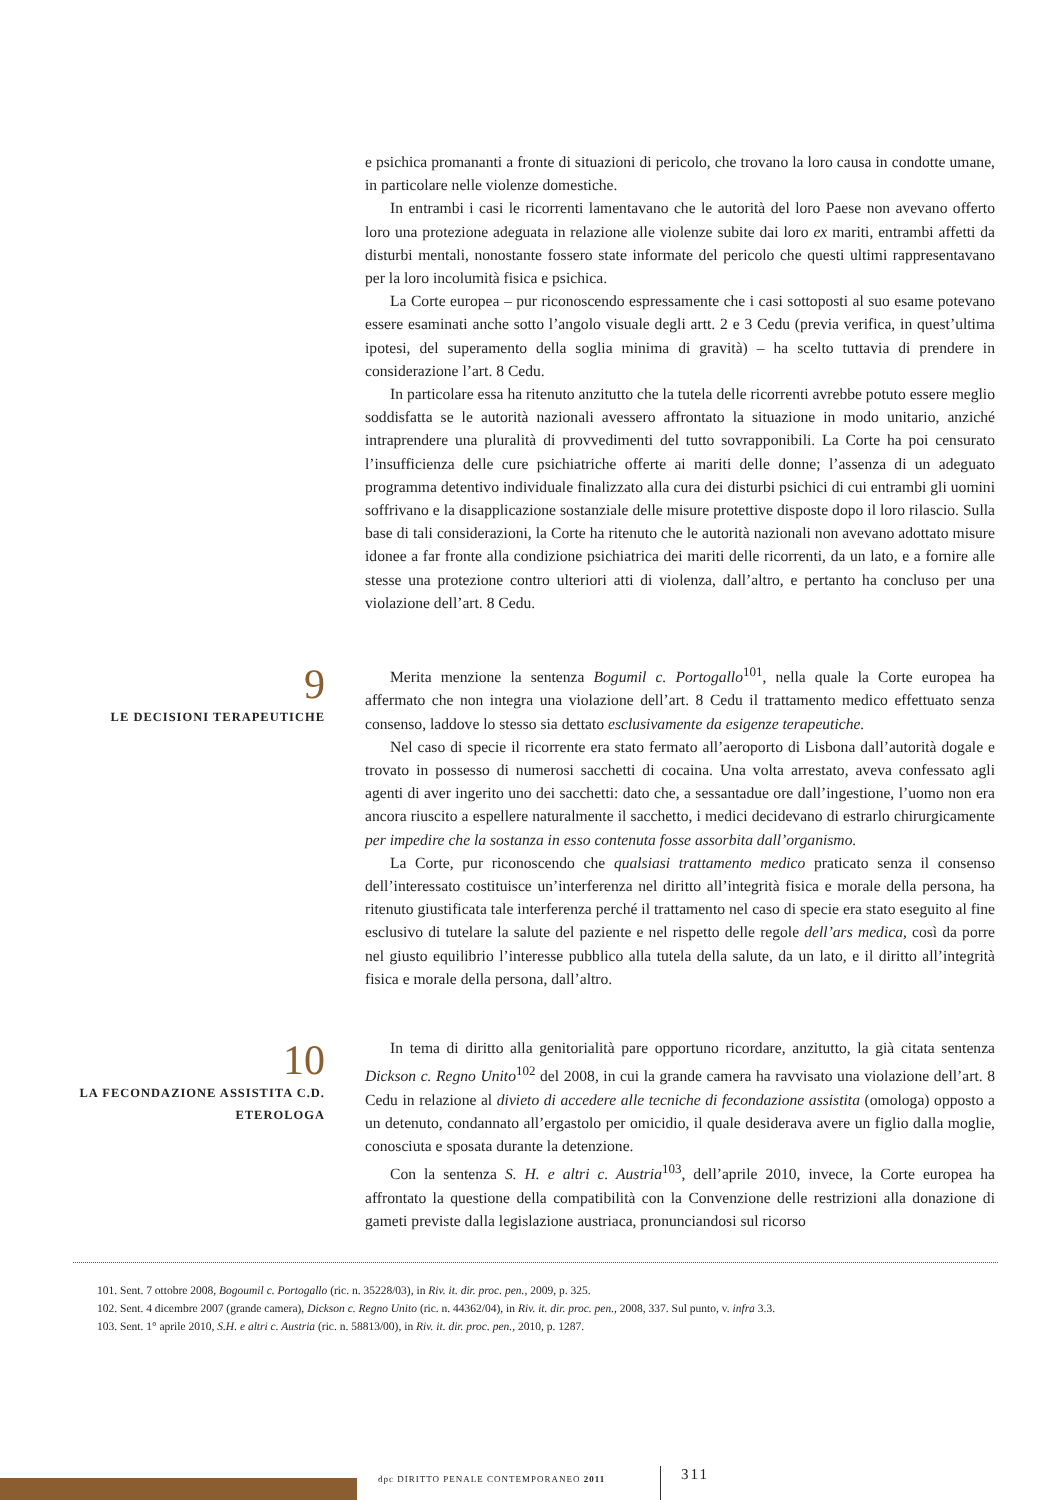e psichica promananti a fronte di situazioni di pericolo, che trovano la loro causa in condotte umane, in particolare nelle violenze domestiche.
In entrambi i casi le ricorrenti lamentavano che le autorità del loro Paese non avevano offerto loro una protezione adeguata in relazione alle violenze subite dai loro ex mariti, entrambi affetti da disturbi mentali, nonostante fossero state informate del pericolo che questi ultimi rappresentavano per la loro incolumità fisica e psichica.
La Corte europea – pur riconoscendo espressamente che i casi sottoposti al suo esame potevano essere esaminati anche sotto l’angolo visuale degli artt. 2 e 3 Cedu (previa verifica, in quest’ultima ipotesi, del superamento della soglia minima di gravità) – ha scelto tuttavia di prendere in considerazione l’art. 8 Cedu.
In particolare essa ha ritenuto anzitutto che la tutela delle ricorrenti avrebbe potuto essere meglio soddisfatta se le autorità nazionali avessero affrontato la situazione in modo unitario, anziché intraprendere una pluralità di provvedimenti del tutto sovrapponibili. La Corte ha poi censurato l’insufficienza delle cure psichiatriche offerte ai mariti delle donne; l’assenza di un adeguato programma detentivo individuale finalizzato alla cura dei disturbi psichici di cui entrambi gli uomini soffrivano e la disapplicazione sostanziale delle misure protettive disposte dopo il loro rilascio. Sulla base di tali considerazioni, la Corte ha ritenuto che le autorità nazionali non avevano adottato misure idonee a far fronte alla condizione psichiatrica dei mariti delle ricorrenti, da un lato, e a fornire alle stesse una protezione contro ulteriori atti di violenza, dall’altro, e pertanto ha concluso per una violazione dell’art. 8 Cedu.
9
LE DECISIONI TERAPEUTICHE
Merita menzione la sentenza Bogumil c. Portogallo<sup>101</sup>, nella quale la Corte europea ha affermato che non integra una violazione dell’art. 8 Cedu il trattamento medico effettuato senza consenso, laddove lo stesso sia dettato esclusivamente da esigenze terapeutiche.
Nel caso di specie il ricorrente era stato fermato all’aeroporto di Lisbona dall’autorità dogale e trovato in possesso di numerosi sacchetti di cocaina. Una volta arrestato, aveva confessato agli agenti di aver ingerito uno dei sacchetti: dato che, a sessantadue ore dall’ingestione, l’uomo non era ancora riuscito a espellere naturalmente il sacchetto, i medici decidevano di estrarlo chirurgicamente per impedire che la sostanza in esso contenuta fosse assorbita dall’organismo.
La Corte, pur riconoscendo che qualsiasi trattamento medico praticato senza il consenso dell’interessato costituisce un’interferenza nel diritto all’integrità fisica e morale della persona, ha ritenuto giustificata tale interferenza perché il trattamento nel caso di specie era stato eseguito al fine esclusivo di tutelare la salute del paziente e nel rispetto delle regole dell’ars medica, così da porre nel giusto equilibrio l’interesse pubblico alla tutela della salute, da un lato, e il diritto all’integrità fisica e morale della persona, dall’altro.
10
LA FECONDAZIONE ASSISTITA C.D.
ETEROLOGA
In tema di diritto alla genitorialità pare opportuno ricordare, anzitutto, la già citata sentenza Dickson c. Regno Unito<sup>102</sup> del 2008, in cui la grande camera ha ravvisato una violazione dell’art. 8 Cedu in relazione al divieto di accedere alle tecniche di fecondazione assistita (omologa) opposto a un detenuto, condannato all’ergastolo per omicidio, il quale desiderava avere un figlio dalla moglie, conosciuta e sposata durante la detenzione.
Con la sentenza S. H. e altri c. Austria<sup>103</sup>, dell’aprile 2010, invece, la Corte europea ha affrontato la questione della compatibilità con la Convenzione delle restrizioni alla donazione di gameti previste dalla legislazione austriaca, pronunciandosi sul ricorso
101. Sent. 7 ottobre 2008, Bogoumil c. Portogallo (ric. n. 35228/03), in Riv. it. dir. proc. pen., 2009, p. 325.
102. Sent. 4 dicembre 2007 (grande camera), Dickson c. Regno Unito (ric. n. 44362/04), in Riv. it. dir. proc. pen., 2008, 337. Sul punto, v. infra 3.3.
103. Sent. 1° aprile 2010, S.H. e altri c. Austria (ric. n. 58813/00), in Riv. it. dir. proc. pen., 2010, p. 1287.
dpc DIRITTO PENALE CONTEMPORANEO 2011
311